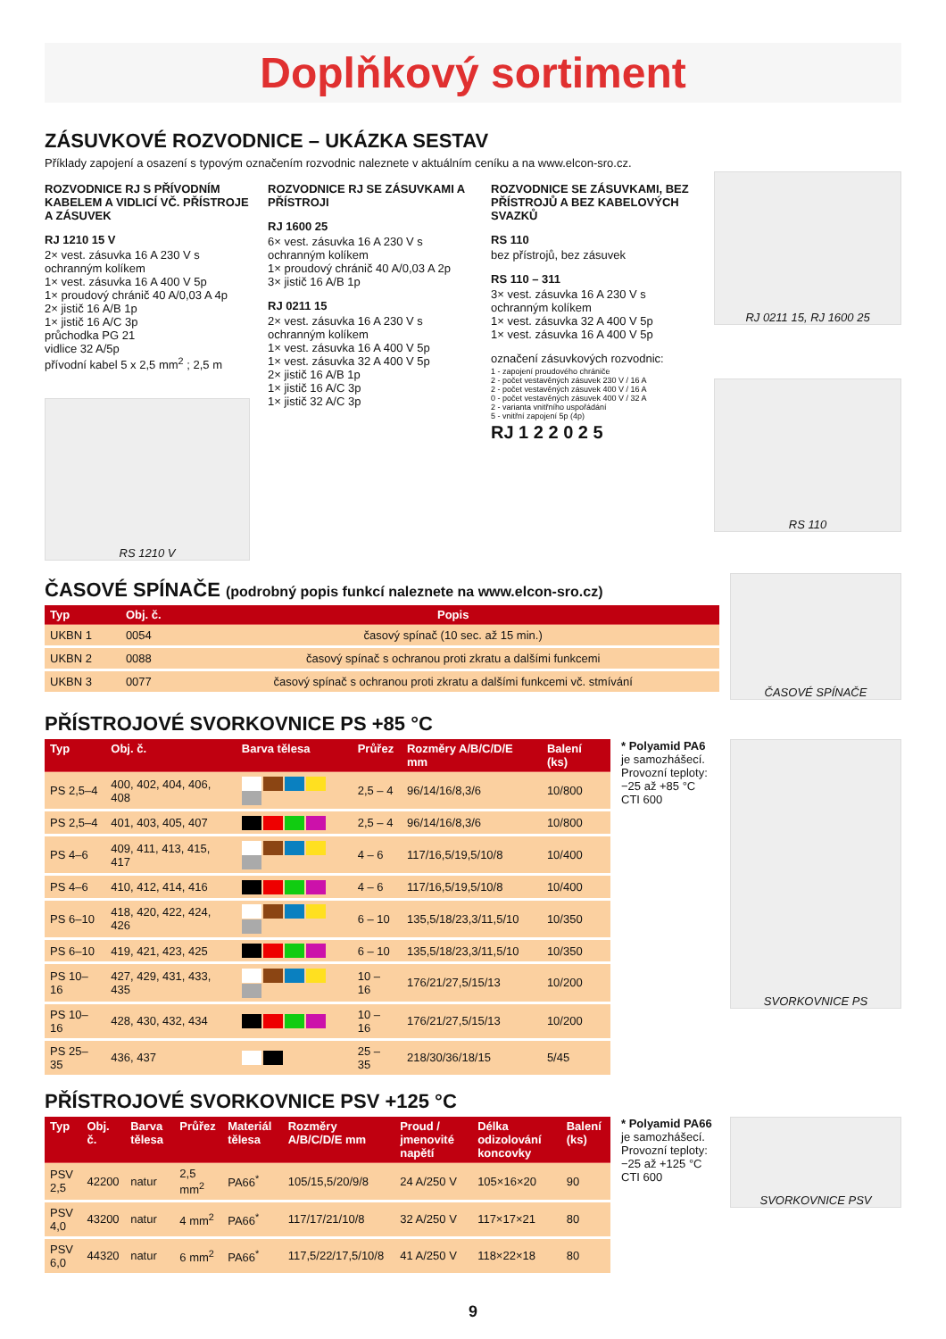Doplňkový sortiment
ZÁSUVKOVÉ ROZVODNICE – UKÁZKA SESTAV
Příklady zapojení a osazení s typovým označením rozvodnic naleznete v aktuálním ceníku a na www.elcon-sro.cz.
ROZVODNICE RJ S PŘÍVODNÍM KABELEM A VIDLICÍ VČ. PŘÍSTROJE A ZÁSUVEK
RJ 1210 15 V
2× vest. zásuvka 16 A 230 V s ochranným kolíkem
1× vest. zásuvka 16 A 400 V 5p
1× proudový chránič 40 A/0,03 A 4p
2× jistič 16 A/B 1p
1× jistič 16 A/C 3p
průchodka PG 21
vidlice 32 A/5p
přívodní kabel 5 x 2,5 mm<sup>2</sup> ; 2,5 m
RS 1210 V
ROZVODNICE RJ SE ZÁSUVKAMI A PŘÍSTROJI
RJ 1600 25
6× vest. zásuvka 16 A 230 V s ochranným kolíkem
1× proudový chránič 40 A/0,03 A 2p
3× jistič 16 A/B 1p
RJ 0211 15
2× vest. zásuvka 16 A 230 V s ochranným kolíkem
1× vest. zásuvka 16 A 400 V 5p
1× vest. zásuvka 32 A 400 V 5p
2× jistič 16 A/B 1p
1× jistič 16 A/C 3p
1× jistič 32 A/C 3p
ROZVODNICE SE ZÁSUVKAMI, BEZ PŘÍSTROJŮ A BEZ KABELOVÝCH SVAZKŮ
RS 110
bez přístrojů, bez zásuvek
RS 110 – 311
3× vest. zásuvka 16 A 230 V s ochranným kolíkem
1× vest. zásuvka 32 A 400 V 5p
1× vest. zásuvka 16 A 400 V 5p
označení zásuvkových rozvodnic:
1 - zapojení proudového chrániče
2 - počet vestavěných zásuvek 230 V / 16 A
2 - počet vestavěných zásuvek 400 V / 16 A
0 - počet vestavěných zásuvek 400 V / 32 A
2 - varianta vnitřního uspořádání
5 - vnitřní zapojení 5p (4p)
RJ 1 2 2 0 2 5
RJ 0211 15, RJ 1600 25
RS 110
ČASOVÉ SPÍNAČE (podrobný popis funkcí naleznete na www.elcon-sro.cz)
| Typ | Obj. č. | Popis |
| --- | --- | --- |
| UKBN 1 | 0054 | časový spínač (10 sec. až 15 min.) |
| UKBN 2 | 0088 | časový spínač s ochranou proti zkratu a dalšími funkcemi |
| UKBN 3 | 0077 | časový spínač s ochranou proti zkratu a dalšími funkcemi vč. stmívání |
ČASOVÉ SPÍNAČE
PŘÍSTROJOVÉ SVORKOVNICE PS +85 °C
| Typ | Obj. č. | Barva tělesa | Průřez | Rozměry A/B/C/D/E mm | Balení (ks) |
| --- | --- | --- | --- | --- | --- |
| PS 2,5–4 | 400, 402, 404, 406, 408 | | 2,5 – 4 | 96/14/16/8,3/6 | 10/800 |
| PS 2,5–4 | 401, 403, 405, 407 | | 2,5 – 4 | 96/14/16/8,3/6 | 10/800 |
| PS 4–6 | 409, 411, 413, 415, 417 | | 4 – 6 | 117/16,5/19,5/10/8 | 10/400 |
| PS 4–6 | 410, 412, 414, 416 | | 4 – 6 | 117/16,5/19,5/10/8 | 10/400 |
| PS 6–10 | 418, 420, 422, 424, 426 | | 6 – 10 | 135,5/18/23,3/11,5/10 | 10/350 |
| PS 6–10 | 419, 421, 423, 425 | | 6 – 10 | 135,5/18/23,3/11,5/10 | 10/350 |
| PS 10–16 | 427, 429, 431, 433, 435 | | 10 – 16 | 176/21/27,5/15/13 | 10/200 |
| PS 10–16 | 428, 430, 432, 434 | | 10 – 16 | 176/21/27,5/15/13 | 10/200 |
| PS 25–35 | 436, 437 | | 25 – 35 | 218/30/36/18/15 | 5/45 |
* Polyamid PA6
je samozhášecí.
Provozní teploty: −25 až +85 °C
CTI 600
SVORKOVNICE PS
PŘÍSTROJOVÉ SVORKOVNICE PSV +125 °C
| Typ | Obj. č. | Barva tělesa | Průřez | Materiál tělesa | Rozměry A/B/C/D/E mm | Proud / jmenovité napětí | Délka odizolování koncovky | Balení (ks) |
| --- | --- | --- | --- | --- | --- | --- | --- | --- |
| PSV 2,5 | 42200 | natur | 2,5 mm<sup>2</sup> | PA66<sup>*</sup> | 105/15,5/20/9/8 | 24 A/250 V | 105×16×20 | 90 |
| PSV 4,0 | 43200 | natur | 4 mm<sup>2</sup> | PA66<sup>*</sup> | 117/17/21/10/8 | 32 A/250 V | 117×17×21 | 80 |
| PSV 6,0 | 44320 | natur | 6 mm<sup>2</sup> | PA66<sup>*</sup> | 117,5/22/17,5/10/8 | 41 A/250 V | 118×22×18 | 80 |
* Polyamid PA66
je samozhášecí.
Provozní teploty: −25 až +125 °C
CTI 600
SVORKOVNICE PSV
9